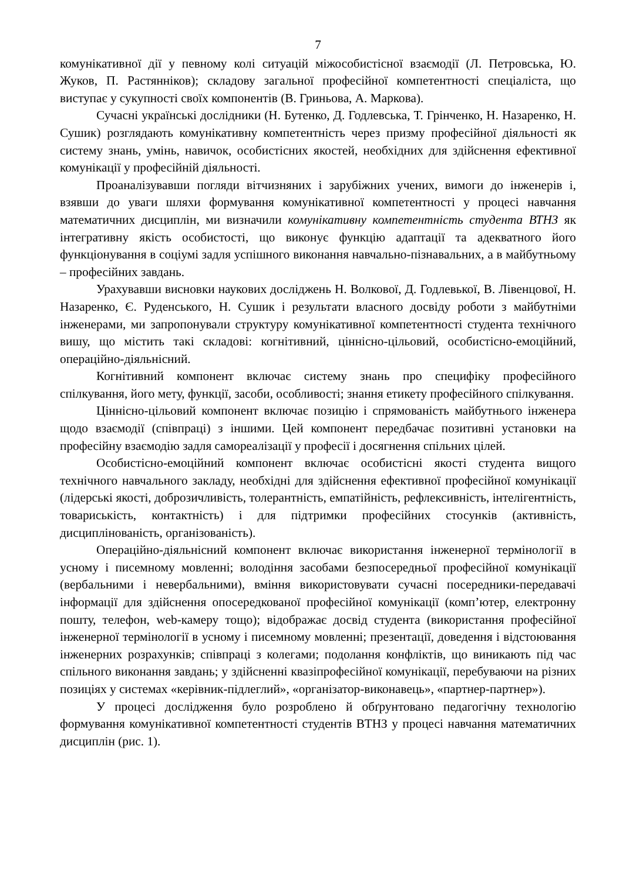7
комунікативної дії у певному колі ситуацій міжособистісної взаємодії (Л. Петровська, Ю. Жуков, П. Растяннiков); складову загальної професійної компетентності спеціаліста, що виступає у сукупності своїх компонентів (В. Гриньова, А. Маркова).
Сучасні українські дослідники (Н. Бутенко, Д. Годлевська, Т. Грінченко, Н. Назаренко, Н. Сушик) розглядають комунікативну компетентність через призму професійної діяльності як систему знань, умінь, навичок, особистісних якостей, необхідних для здійснення ефективної комунікації у професійній діяльності.
Проаналізувавши погляди вітчизняних і зарубіжних учених, вимоги до інженерів і, взявши до уваги шляхи формування комунікативної компетентності у процесі навчання математичних дисциплін, ми визначили комунікативну компетентність студента ВТНЗ як інтегративну якість особистості, що виконує функцію адаптації та адекватного його функціонування в соціумі задля успішного виконання навчально-пізнавальних, а в майбутньому – професійних завдань.
Урахувавши висновки наукових досліджень Н. Волкової, Д. Годлевької, В. Лівенцової, Н. Назаренко, Є. Руденського, Н. Сушик і результати власного досвіду роботи з майбутніми інженерами, ми запропонували структуру комунікативної компетентності студента технічного вишу, що містить такі складові: когнітивний, ціннісно-цільовий, особистісно-емоційний, операційно-діяльнісний.
Когнітивний компонент включає систему знань про специфіку професійного спілкування, його мету, функції, засоби, особливості; знання етикету професійного спілкування.
Ціннісно-цільовий компонент включає позицію і спрямованість майбутнього інженера щодо взаємодії (співпраці) з іншими. Цей компонент передбачає позитивні установки на професійну взаємодію задля самореалізації у професії і досягнення спільних цілей.
Особистісно-емоційний компонент включає особистісні якості студента вищого технічного навчального закладу, необхідні для здійснення ефективної професійної комунікації (лідерські якості, доброзичливість, толерантність, емпатійність, рефлексивність, інтелігентність, товариськість, контактність) і для підтримки професійних стосунків (активність, дисциплінованість, організованість).
Операційно-діяльнісний компонент включає використання інженерної термінології в усному і писемному мовленні; володіння засобами безпосередньої професійної комунікації (вербальними і невербальними), вміння використовувати сучасні посередники-передавачі інформації для здійснення опосередкованої професійної комунікації (комп’ютер, електронну пошту, телефон, web-камеру тощо); відображає досвід студента (використання професійної інженерної термінології в усному і писемному мовленні; презентації, доведення і відстоювання інженерних розрахунків; співпраці з колегами; подолання конфліктів, що виникають під час спільного виконання завдань; у здійсненні квазіпрофесійної комунікації, перебуваючи на різних позиціях у системах «керівник-підлеглий», «організатор-виконавець», «партнер-партнер»).
У процесі дослідження було розроблено й обґрунтовано педагогічну технологію формування комунікативної компетентності студентів ВТНЗ у процесі навчання математичних дисциплін (рис. 1).